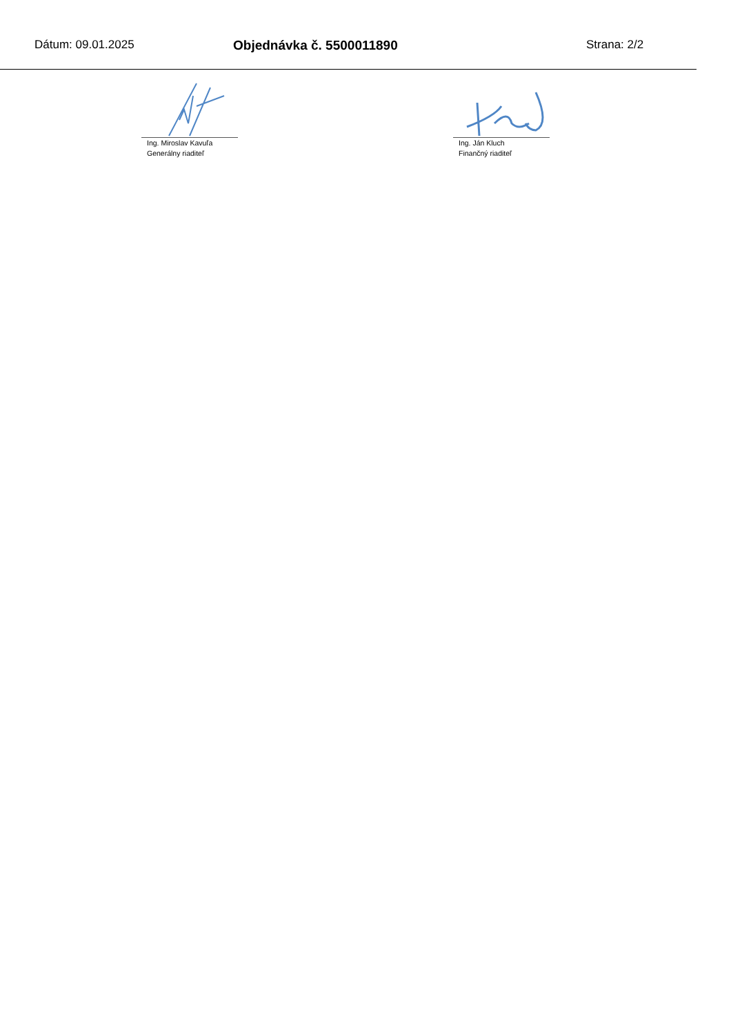Dátum: 09.01.2025 Objednávka č. 5500011890 Strana: 2/2
Ing. Miroslav Kavuľa
Generálny riaditeľ
Ing. Ján Kluch
Finančný riaditeľ